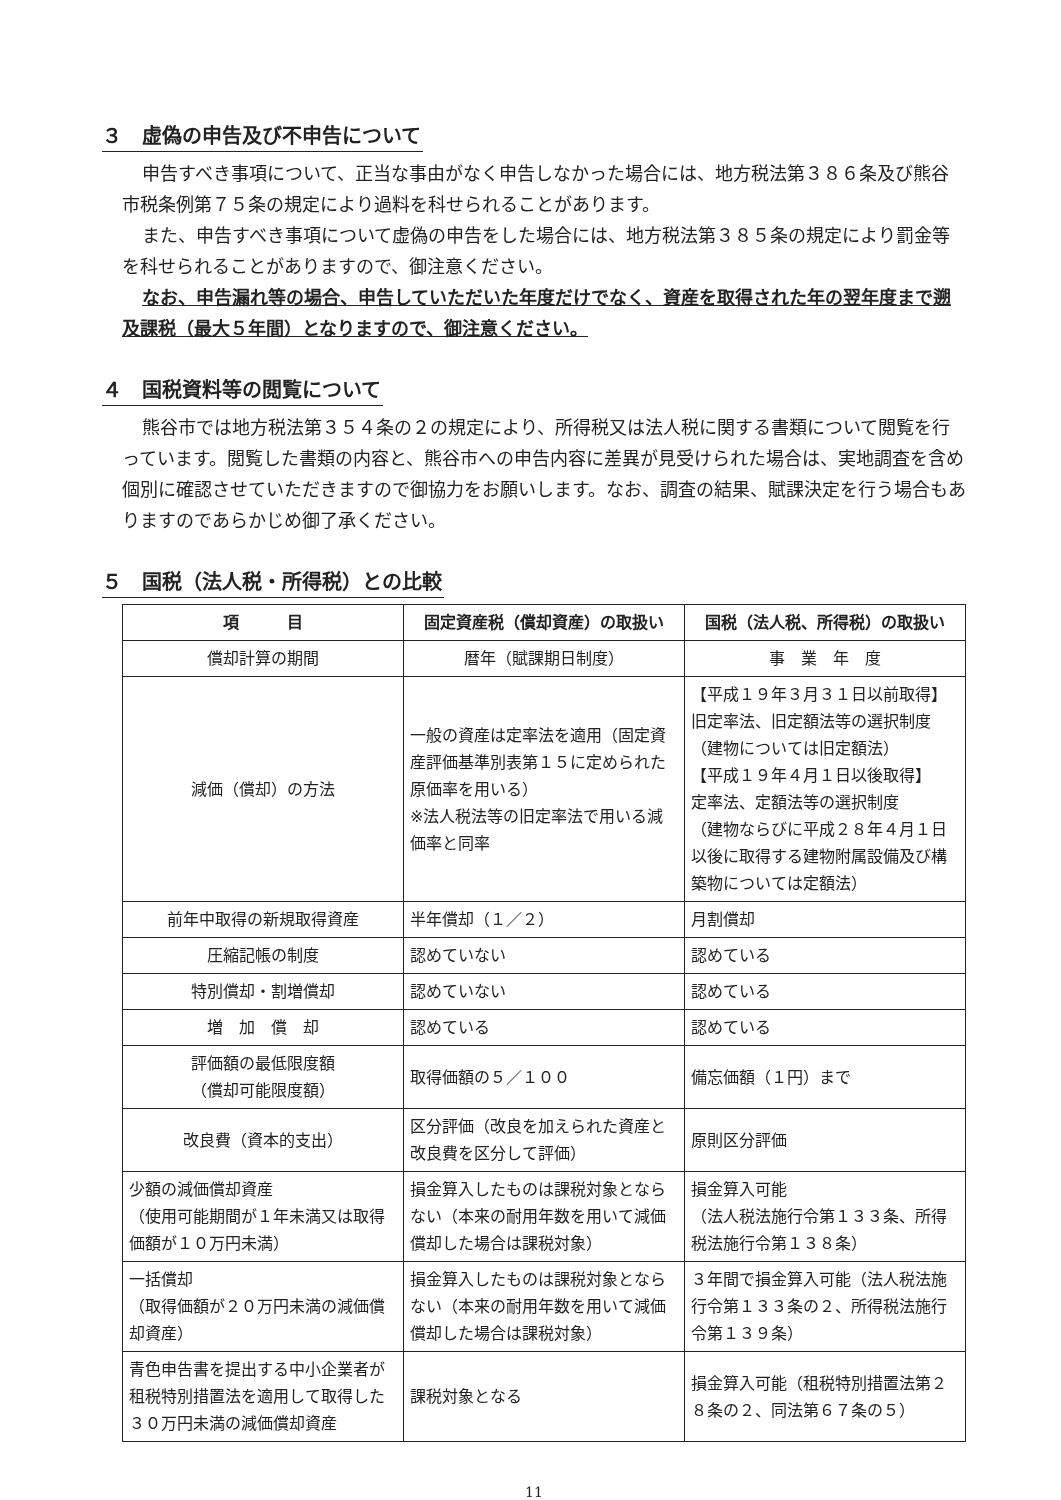３　虚偽の申告及び不申告について
申告すべき事項について、正当な事由がなく申告しなかった場合には、地方税法第３８６条及び熊谷市税条例第７５条の規定により過料を科せられることがあります。
また、申告すべき事項について虚偽の申告をした場合には、地方税法第３８５条の規定により罰金等を科せられることがありますので、御注意ください。
なお、申告漏れ等の場合、申告していただいた年度だけでなく、資産を取得された年の翌年度まで遡及課税（最大５年間）となりますので、御注意ください。
４　国税資料等の閲覧について
熊谷市では地方税法第３５４条の２の規定により、所得税又は法人税に関する書類について閲覧を行っています。閲覧した書類の内容と、熊谷市への申告内容に差異が見受けられた場合は、実地調査を含め個別に確認させていただきますので御協力をお願いします。なお、調査の結果、賦課決定を行う場合もありますのであらかじめ御了承ください。
５　国税（法人税・所得税）との比較
| 項 目 | 固定資産税（償却資産）の取扱い | 国税（法人税、所得税）の取扱い |
| --- | --- | --- |
| 償却計算の期間 | 暦年（賦課期日制度） | 事 業 年 度 |
| 減価（償却）の方法 | 一般の資産は定率法を適用（固定資産評価基準別表第１５に定められた原価率を用いる） ※法人税法等の旧定率法で用いる減価率と同率 | 【平成１９年３月３１日以前取得】 旧定率法、旧定額法等の選択制度（建物については旧定額法） 【平成１９年４月１日以後取得】 定率法、定額法等の選択制度 （建物ならびに平成２８年４月１日以後に取得する建物附属設備及び構築物については定額法） |
| 前年中取得の新規取得資産 | 半年償却（１／２） | 月割償却 |
| 圧縮記帳の制度 | 認めていない | 認めている |
| 特別償却・割増償却 | 認めていない | 認めている |
| 増 加 償 却 | 認めている | 認めている |
| 評価額の最低限度額 （償却可能限度額） | 取得価額の５／１００ | 備忘価額（１円）まで |
| 改良費（資本的支出） | 区分評価（改良を加えられた資産と改良費を区分して評価） | 原則区分評価 |
| 少額の減価償却資産 （使用可能期間が１年未満又は取得価額が１０万円未満） | 損金算入したものは課税対象とならない（本来の耐用年数を用いて減価償却した場合は課税対象） | 損金算入可能 （法人税法施行令第１３３条、所得税法施行令第１３８条） |
| 一括償却 （取得価額が２０万円未満の減価償却資産） | 損金算入したものは課税対象とならない（本来の耐用年数を用いて減価償却した場合は課税対象） | ３年間で損金算入可能（法人税法施行令第１３３条の２、所得税法施行令第１３９条） |
| 青色申告書を提出する中小企業者が租税特別措置法を適用して取得した３０万円未満の減価償却資産 | 課税対象となる | 損金算入可能（租税特別措置法第２８条の２、同法第６７条の５） |
11